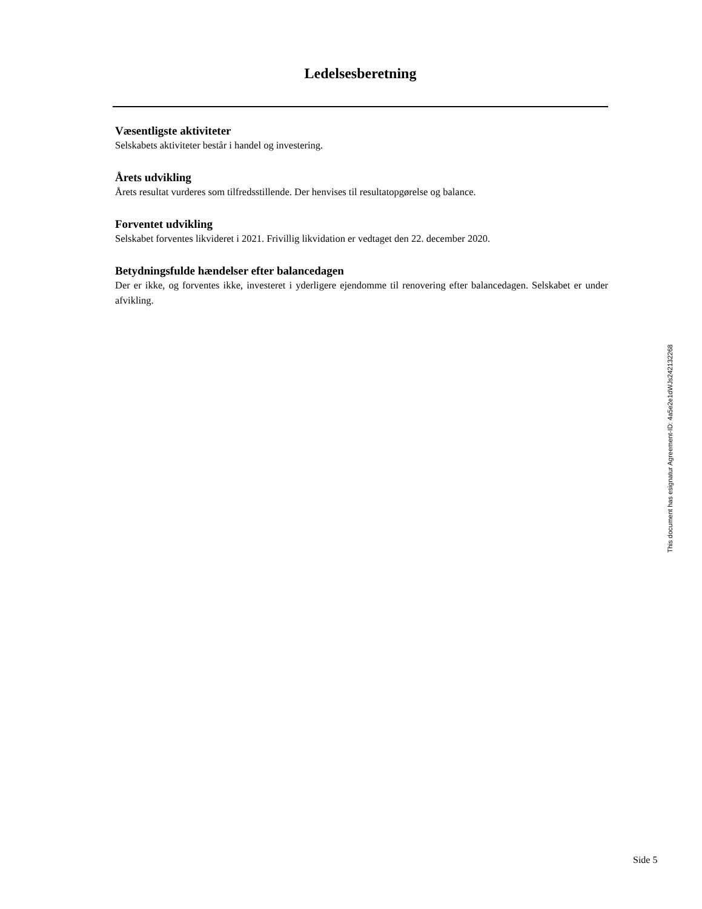Ledelsesberetning
Væsentligste aktiviteter
Selskabets aktiviteter består i handel og investering.
Årets udvikling
Årets resultat vurderes som tilfredsstillende. Der henvises til resultatopgørelse og balance.
Forventet udvikling
Selskabet forventes likvideret i 2021. Frivillig likvidation er vedtaget den 22. december 2020.
Betydningsfulde hændelser efter balancedagen
Der er ikke, og forventes ikke, investeret i yderligere ejendomme til renovering efter balancedagen. Selskabet er under afvikling.
This document has esignatur Agreement-ID: 4a5e2e1dWJs242132268
Side 5